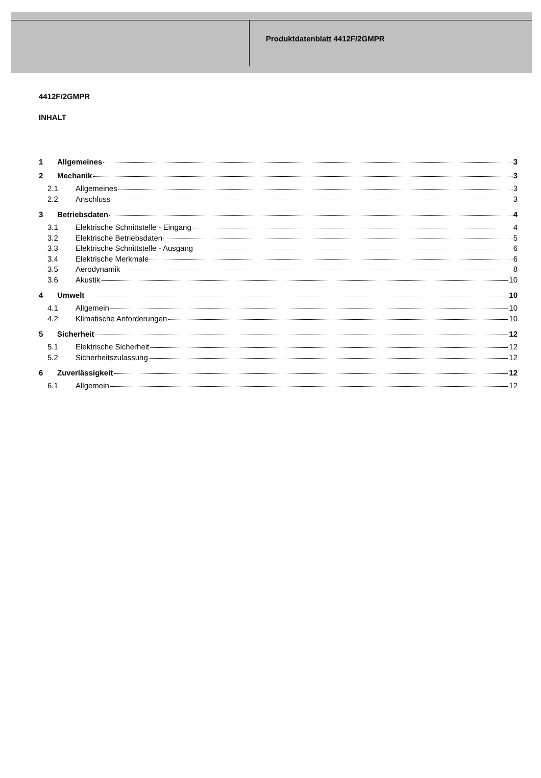Produktdatenblatt 4412F/2GMPR
4412F/2GMPR
INHALT
1 Allgemeines 3
2 Mechanik 3
2.1 Allgemeines 3
2.2 Anschluss 3
3 Betriebsdaten 4
3.1 Elektrische Schnittstelle - Eingang 4
3.2 Elektrische Betriebsdaten 5
3.3 Elektrische Schnittstelle - Ausgang 6
3.4 Elektrische Merkmale 6
3.5 Aerodynamik 8
3.6 Akustik 10
4 Umwelt 10
4.1 Allgemein 10
4.2 Klimatische Anforderungen 10
5 Sicherheit 12
5.1 Elektrische Sicherheit 12
5.2 Sicherheitszulassung 12
6 Zuverlässigkeit 12
6.1 Allgemein 12